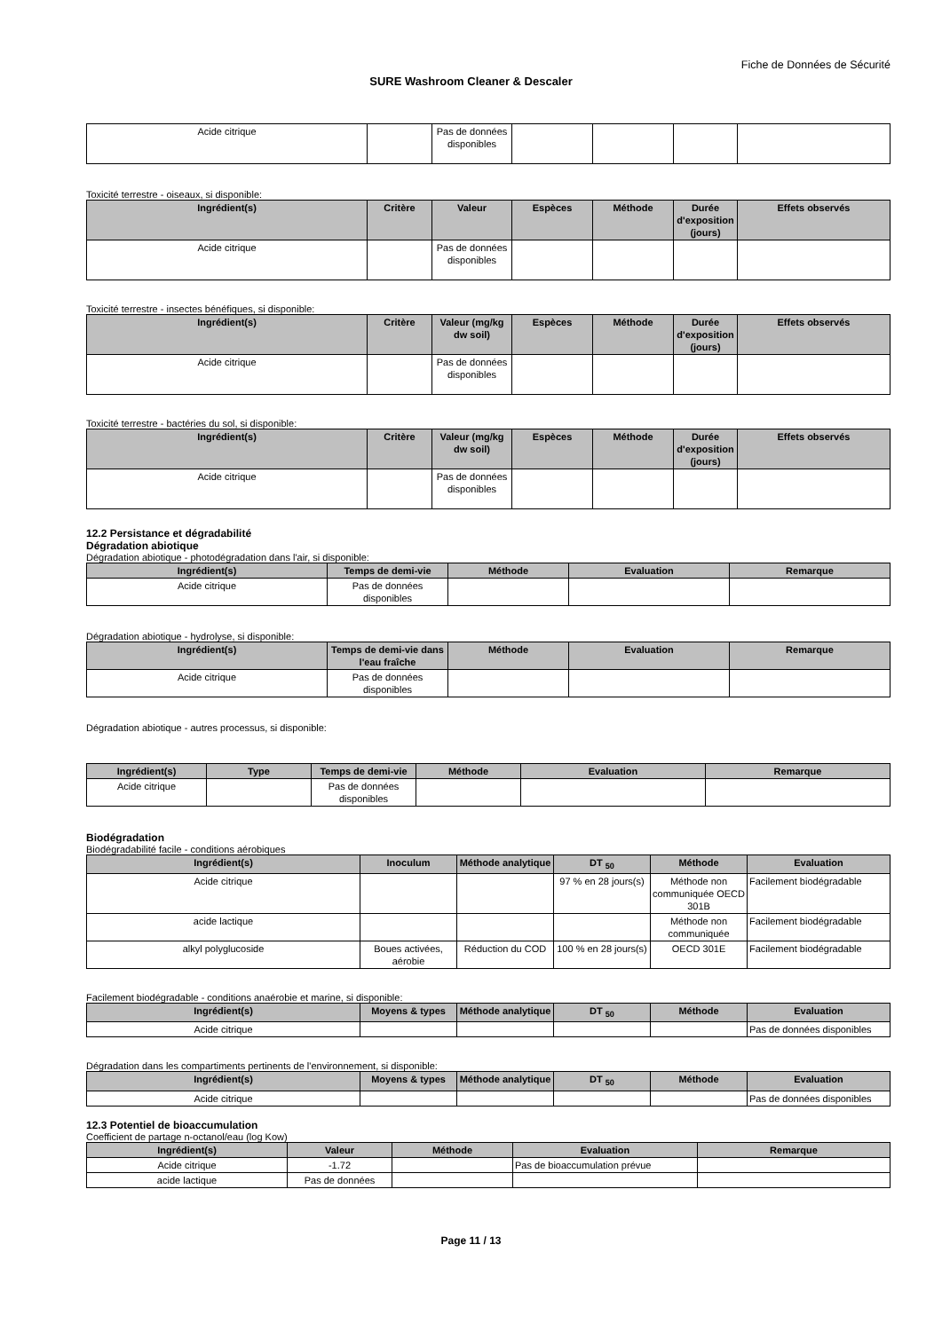Fiche de Données de Sécurité
SURE Washroom Cleaner & Descaler
| Acide citrique | | Pas de données disponibles | | | | |
Toxicité terrestre - oiseaux, si disponible:
| Ingrédient(s) | Critère | Valeur | Espèces | Méthode | Durée d'exposition (jours) | Effets observés |
| --- | --- | --- | --- | --- | --- | --- |
| Acide citrique | | Pas de données disponibles | | | | |
Toxicité terrestre - insectes bénéfiques, si disponible:
| Ingrédient(s) | Critère | Valeur (mg/kg dw soil) | Espèces | Méthode | Durée d'exposition (jours) | Effets observés |
| --- | --- | --- | --- | --- | --- | --- |
| Acide citrique | | Pas de données disponibles | | | | |
Toxicité terrestre - bactéries du sol, si disponible:
| Ingrédient(s) | Critère | Valeur (mg/kg dw soil) | Espèces | Méthode | Durée d'exposition (jours) | Effets observés |
| --- | --- | --- | --- | --- | --- | --- |
| Acide citrique | | Pas de données disponibles | | | | |
12.2 Persistance et dégradabilité
Dégradation abiotique
Dégradation abiotique - photodégradation dans l'air, si disponible:
| Ingrédient(s) | Temps de demi-vie | Méthode | Evaluation | Remarque |
| --- | --- | --- | --- | --- |
| Acide citrique | Pas de données disponibles | | | |
Dégradation abiotique - hydrolyse, si disponible:
| Ingrédient(s) | Temps de demi-vie dans l'eau fraîche | Méthode | Evaluation | Remarque |
| --- | --- | --- | --- | --- |
| Acide citrique | Pas de données disponibles | | | |
Dégradation abiotique - autres processus, si disponible:
| Ingrédient(s) | Type | Temps de demi-vie | Méthode | Evaluation | Remarque |
| --- | --- | --- | --- | --- | --- |
| Acide citrique | | Pas de données disponibles | | | |
Biodégradation
Biodégradabilité facile - conditions aérobiques
| Ingrédient(s) | Inoculum | Méthode analytique | DT <sub>50</sub> | Méthode | Evaluation |
| --- | --- | --- | --- | --- | --- |
| Acide citrique | | | 97 % en 28 jours(s) | Méthode non communiquée OECD 301B | Facilement biodégradable |
| acide lactique | | | | Méthode non communiquée | Facilement biodégradable |
| alkyl polyglucoside | Boues activées, aérobie | Réduction du COD | 100 % en 28 jours(s) | OECD 301E | Facilement biodégradable |
Facilement biodégradable - conditions anaérobie et marine, si disponible:
| Ingrédient(s) | Moyens & types | Méthode analytique | DT <sub>50</sub> | Méthode | Evaluation |
| --- | --- | --- | --- | --- | --- |
| Acide citrique | | | | | Pas de données disponibles |
Dégradation dans les compartiments pertinents de l'environnement, si disponible:
| Ingrédient(s) | Moyens & types | Méthode analytique | DT <sub>50</sub> | Méthode | Evaluation |
| --- | --- | --- | --- | --- | --- |
| Acide citrique | | | | | Pas de données disponibles |
12.3 Potentiel de bioaccumulation
Coefficient de partage n-octanol/eau (log Kow)
| Ingrédient(s) | Valeur | Méthode | Evaluation | Remarque |
| --- | --- | --- | --- | --- |
| Acide citrique | -1.72 | | Pas de bioaccumulation prévue | |
| acide lactique | Pas de données | | | |
Page 11 / 13